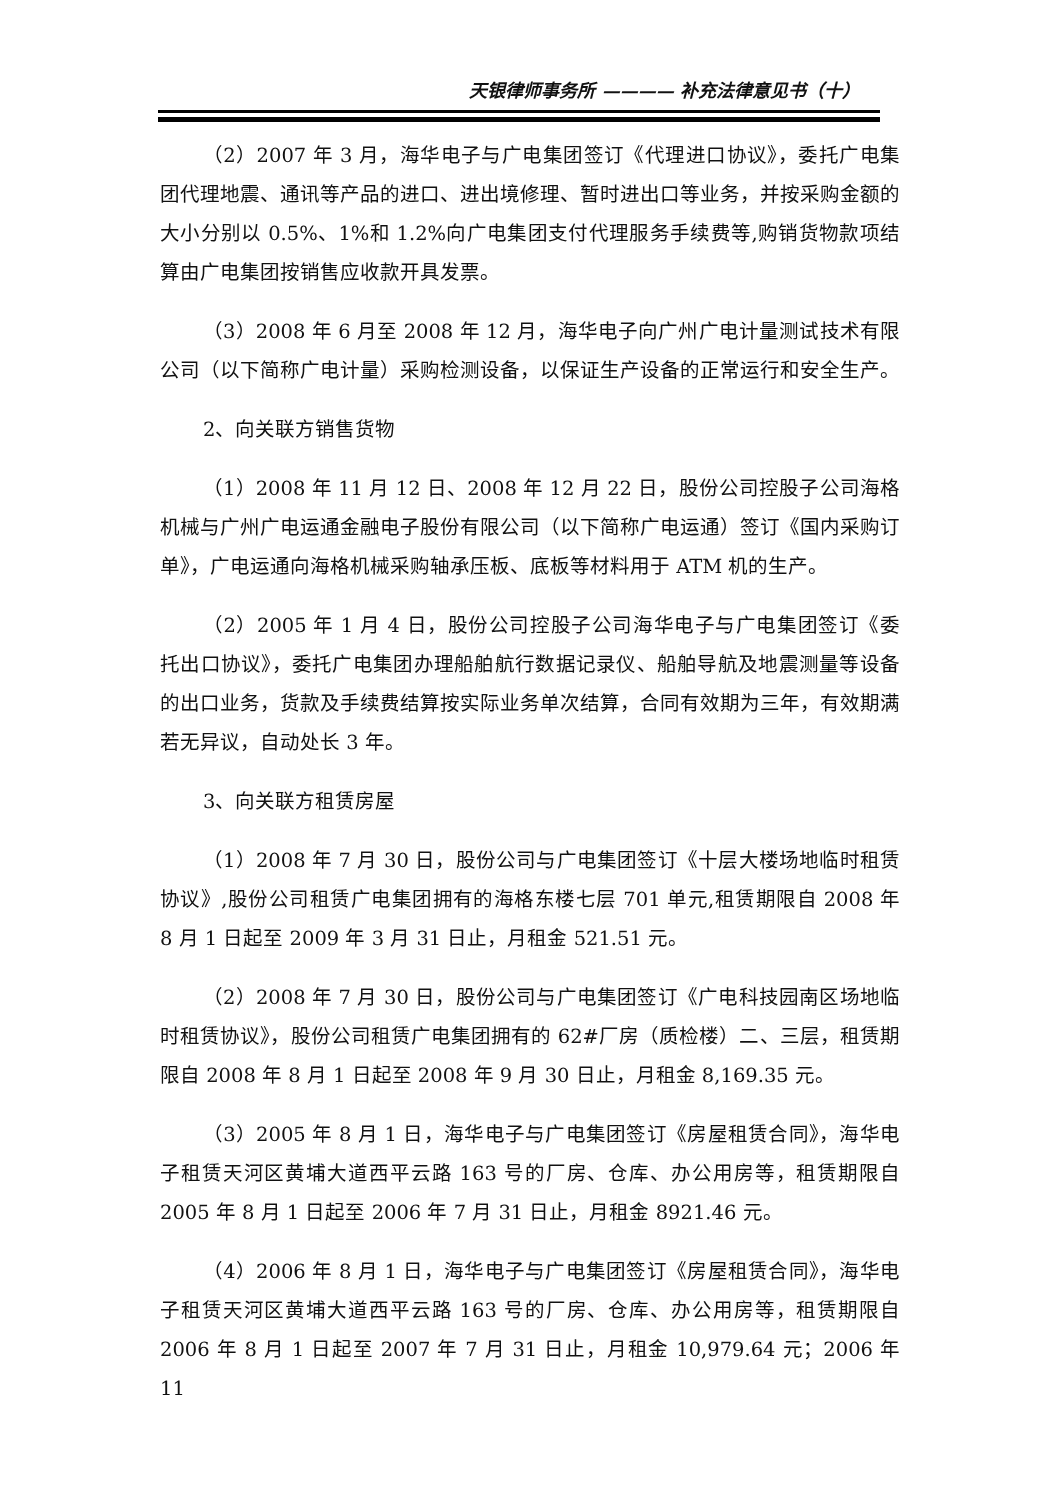天银律师事务所 ———— 补充法律意见书（十）
（2）2007 年 3 月，海华电子与广电集团签订《代理进口协议》，委托广电集团代理地震、通讯等产品的进口、进出境修理、暂时进出口等业务，并按采购金额的大小分别以 0.5%、1%和 1.2%向广电集团支付代理服务手续费等,购销货物款项结算由广电集团按销售应收款开具发票。
（3）2008 年 6 月至 2008 年 12 月，海华电子向广州广电计量测试技术有限公司（以下简称广电计量）采购检测设备，以保证生产设备的正常运行和安全生产。
2、向关联方销售货物
（1）2008 年 11 月 12 日、2008 年 12 月 22 日，股份公司控股子公司海格机械与广州广电运通金融电子股份有限公司（以下简称广电运通）签订《国内采购订单》，广电运通向海格机械采购轴承压板、底板等材料用于 ATM 机的生产。
（2）2005 年 1 月 4 日，股份公司控股子公司海华电子与广电集团签订《委托出口协议》，委托广电集团办理船舶航行数据记录仪、船舶导航及地震测量等设备的出口业务，货款及手续费结算按实际业务单次结算，合同有效期为三年，有效期满若无异议，自动处长 3 年。
3、向关联方租赁房屋
（1）2008 年 7 月 30 日，股份公司与广电集团签订《十层大楼场地临时租赁协议》,股份公司租赁广电集团拥有的海格东楼七层 701 单元,租赁期限自 2008 年 8 月 1 日起至 2009 年 3 月 31 日止，月租金 521.51 元。
（2）2008 年 7 月 30 日，股份公司与广电集团签订《广电科技园南区场地临时租赁协议》，股份公司租赁广电集团拥有的 62#厂房（质检楼）二、三层，租赁期限自 2008 年 8 月 1 日起至 2008 年 9 月 30 日止，月租金 8,169.35 元。
（3）2005 年 8 月 1 日，海华电子与广电集团签订《房屋租赁合同》，海华电子租赁天河区黄埔大道西平云路 163 号的厂房、仓库、办公用房等，租赁期限自 2005 年 8 月 1 日起至 2006 年 7 月 31 日止，月租金 8921.46 元。
（4）2006 年 8 月 1 日，海华电子与广电集团签订《房屋租赁合同》，海华电子租赁天河区黄埔大道西平云路 163 号的厂房、仓库、办公用房等，租赁期限自 2006 年 8 月 1 日起至 2007 年 7 月 31 日止，月租金 10,979.64 元；2006 年 11